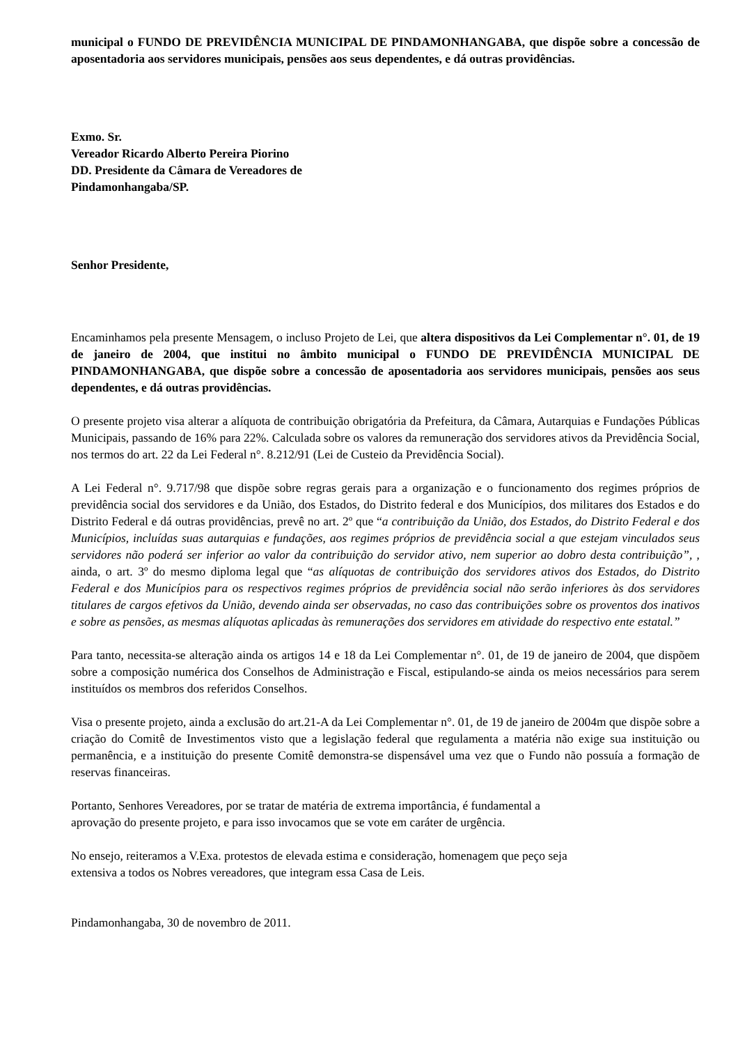municipal o FUNDO DE PREVIDÊNCIA MUNICIPAL DE PINDAMONHANGABA, que dispõe sobre a concessão de aposentadoria aos servidores municipais, pensões aos seus dependentes, e dá outras providências.
Exmo. Sr.
Vereador Ricardo Alberto Pereira Piorino
DD. Presidente da Câmara de Vereadores de
Pindamonhangaba/SP.
Senhor Presidente,
Encaminhamos pela presente Mensagem, o incluso Projeto de Lei, que altera dispositivos da Lei Complementar n°. 01, de 19 de janeiro de 2004, que institui no âmbito municipal o FUNDO DE PREVIDÊNCIA MUNICIPAL DE PINDAMONHANGABA, que dispõe sobre a concessão de aposentadoria aos servidores municipais, pensões aos seus dependentes, e dá outras providências.
O presente projeto visa alterar a alíquota de contribuição obrigatória da Prefeitura, da Câmara, Autarquias e Fundações Públicas Municipais, passando de 16% para 22%. Calculada sobre os valores da remuneração dos servidores ativos da Previdência Social, nos termos do art. 22 da Lei Federal n°. 8.212/91 (Lei de Custeio da Previdência Social).
A Lei Federal n°. 9.717/98 que dispõe sobre regras gerais para a organização e o funcionamento dos regimes próprios de previdência social dos servidores e da União, dos Estados, do Distrito federal e dos Municípios, dos militares dos Estados e do Distrito Federal e dá outras providências, prevê no art. 2º que “a contribuição da União, dos Estados, do Distrito Federal e dos Municípios, incluídas suas autarquias e fundações, aos regimes próprios de previdência social a que estejam vinculados seus servidores não poderá ser inferior ao valor da contribuição do servidor ativo, nem superior ao dobro desta contribuição”, , ainda, o art. 3º do mesmo diploma legal que “as alíquotas de contribuição dos servidores ativos dos Estados, do Distrito Federal e dos Municípios para os respectivos regimes próprios de previdência social não serão inferiores às dos servidores titulares de cargos efetivos da União, devendo ainda ser observadas, no caso das contribuições sobre os proventos dos inativos e sobre as pensões, as mesmas alíquotas aplicadas às remunerações dos servidores em atividade do respectivo ente estatal.”
Para tanto, necessita-se alteração ainda os artigos 14 e 18 da Lei Complementar n°. 01, de 19 de janeiro de 2004, que dispõem sobre a composição numérica dos Conselhos de Administração e Fiscal, estipulando-se ainda os meios necessários para serem instituídos os membros dos referidos Conselhos.
Visa o presente projeto, ainda a exclusão do art.21-A da Lei Complementar n°. 01, de 19 de janeiro de 2004m que dispõe sobre a criação do Comitê de Investimentos visto que a legislação federal que regulamenta a matéria não exige sua instituição ou permanência, e a instituição do presente Comitê demonstra-se dispensável uma vez que o Fundo não possuía a formação de reservas financeiras.
Portanto, Senhores Vereadores, por se tratar de matéria de extrema importância, é fundamental a
aprovação do presente projeto, e para isso invocamos que se vote em caráter de urgência.
No ensejo, reiteramos a V.Exa. protestos de elevada estima e consideração, homenagem que peço seja
extensiva a todos os Nobres vereadores, que integram essa Casa de Leis.
Pindamonhangaba, 30 de novembro de 2011.